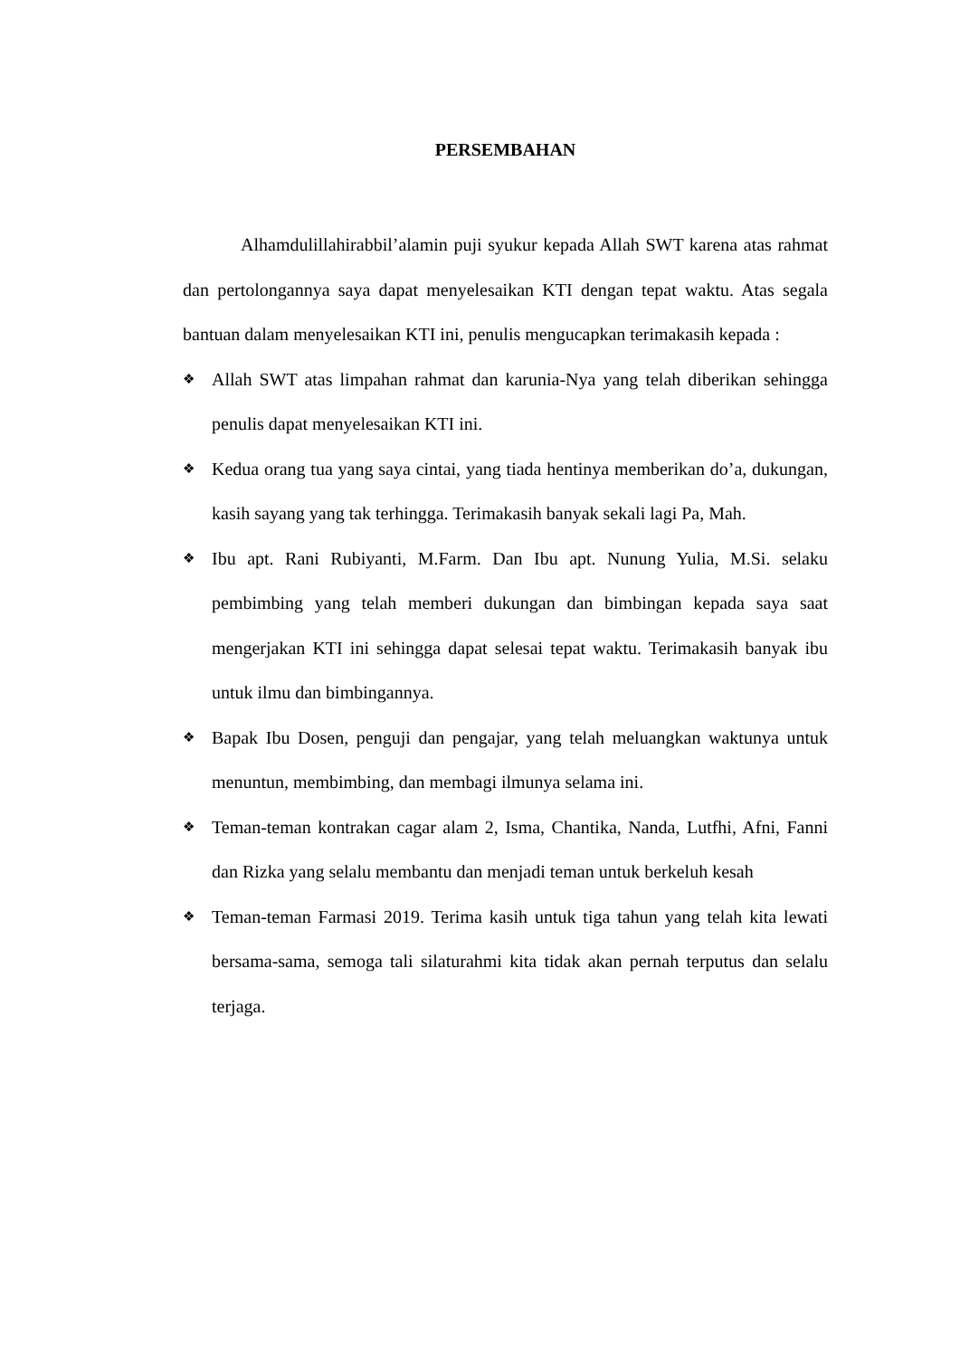PERSEMBAHAN
Alhamdulillahirabbil’alamin puji syukur kepada Allah SWT karena atas rahmat dan pertolongannya saya dapat menyelesaikan KTI dengan tepat waktu. Atas segala bantuan dalam menyelesaikan KTI ini, penulis mengucapkan terimakasih kepada :
❖ Allah SWT atas limpahan rahmat dan karunia-Nya yang telah diberikan sehingga penulis dapat menyelesaikan KTI ini.
❖ Kedua orang tua yang saya cintai, yang tiada hentinya memberikan do’a, dukungan, kasih sayang yang tak terhingga. Terimakasih banyak sekali lagi Pa, Mah.
❖ Ibu apt. Rani Rubiyanti, M.Farm. Dan Ibu apt. Nunung Yulia, M.Si. selaku pembimbing yang telah memberi dukungan dan bimbingan kepada saya saat mengerjakan KTI ini sehingga dapat selesai tepat waktu. Terimakasih banyak ibu untuk ilmu dan bimbingannya.
❖ Bapak Ibu Dosen, penguji dan pengajar, yang telah meluangkan waktunya untuk menuntun, membimbing, dan membagi ilmunya selama ini.
❖ Teman-teman kontrakan cagar alam 2, Isma, Chantika, Nanda, Lutfhi, Afni, Fanni dan Rizka yang selalu membantu dan menjadi teman untuk berkeluh kesah
❖ Teman-teman Farmasi 2019. Terima kasih untuk tiga tahun yang telah kita lewati bersama-sama, semoga tali silaturahmi kita tidak akan pernah terputus dan selalu terjaga.